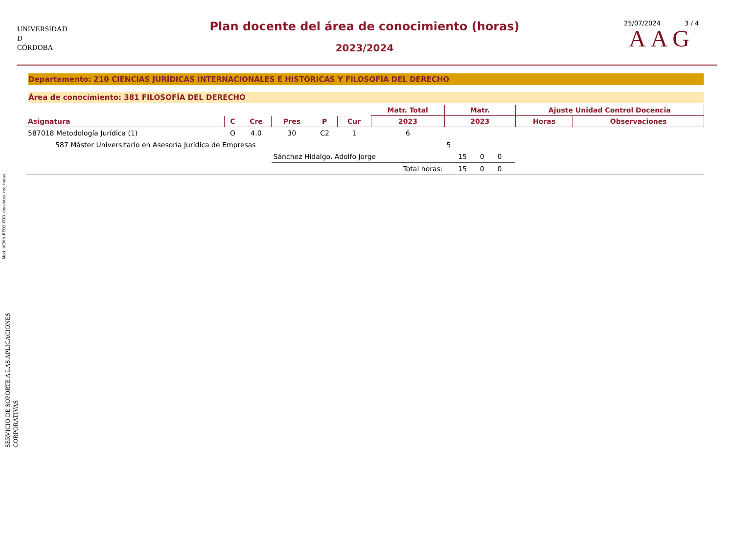Mod. UCMN-RED2-PDD_docentes_rec_horas
SERVICIO DE SOPORTE A LAS APLICACIONES CORPORATIVAS
UNIVERSIDAD
D
CÓRDOBA
Plan docente del área de conocimiento (horas)
2023/2024
25/07/2024 3 / 4
AAG
Departamento: 210 CIENCIAS JURÍDICAS INTERNACIONALES E HISTÓRICAS Y FILOSOFÍA DEL DERECHO
Área de conocimiento: 381 FILOSOFÍA DEL DERECHO
| | | | | | | Matr. Total | Matr. | Ajuste Unidad Control Docencia | |
| --- | --- | --- | --- | --- | --- | --- | --- | --- | --- |
| Asignatura | C | Cre | Pres | P | Cur | 2023 | 2023 | Horas | Observaciones |
| 587018 Metodología Jurídica (1) | O | 4.0 | 30 | C2 | 1 | 6 | | | |
| 587 Máster Universitario en Asesoría Jurídica de Empresas | | | | | | | 5 | | |
| | | | Sánchez Hidalgo. Adolfo Jorge | | | | 15 0 0 | | |
| | | | Total horas: | | | | 15 0 0 | | |